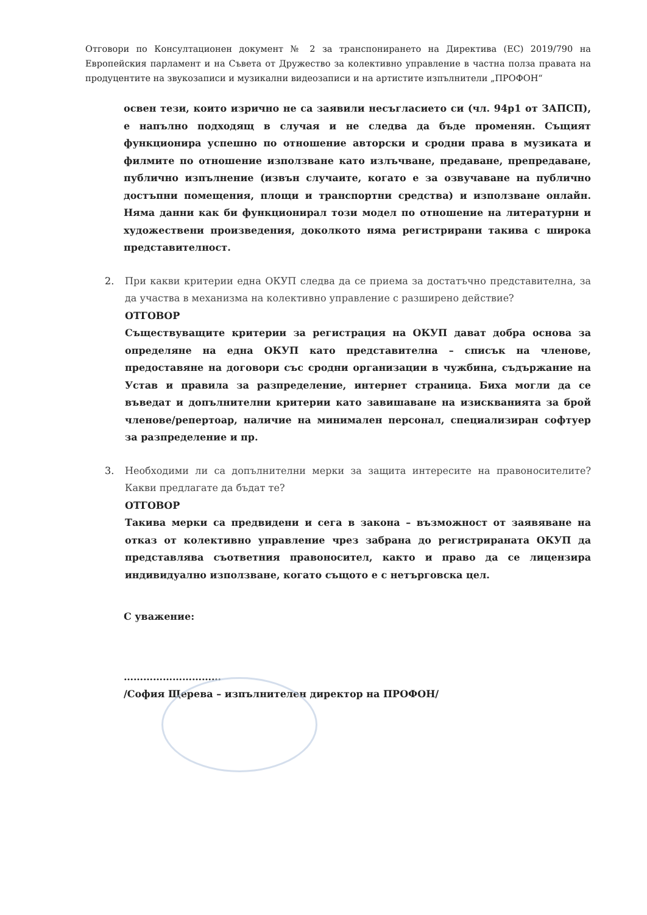Отговори по Консултационен документ № 2 за транспонирането на Директива (ЕС) 2019/790 на Европейския парламент и на Съвета от Дружество за колективно управление в частна полза правата на продуцентите на звукозаписи и музикални видеозаписи и на артистите изпълнители „ПРОФОН“
освен тези, които изрично не са заявили несъгласието си (чл. 94р1 от ЗАПСП), е напълно подходящ в случая и не следва да бъде променян. Същият функционира успешно по отношение авторски и сродни права в музиката и филмите по отношение използване като излъчване, предаване, препредаване, публично изпълнение (извън случаите, когато е за озвучаване на публично достъпни помещения, площи и транспортни средства) и използване онлайн. Няма данни как би функционирал този модел по отношение на литературни и художествени произведения, доколкото няма регистрирани такива с широка представителност.
2. При какви критерии една ОКУП следва да се приема за достатъчно представителна, за да участва в механизма на колективно управление с разширено действие?
ОТГОВОР
Съществуващите критерии за регистрация на ОКУП дават добра основа за определяне на една ОКУП като представителна – списък на членове, предоставяне на договори със сродни организации в чужбина, съдържание на Устав и правила за разпределение, интернет страница. Биха могли да се въведат и допълнителни критерии като завишаване на изискванията за брой членове/репертоар, наличие на минимален персонал, специализиран софтуер за разпределение и пр.
3. Необходими ли са допълнителни мерки за защита интересите на правоносителите? Какви предлагате да бъдат те?
ОТГОВОР
Такива мерки са предвидени и сега в закона – възможност от заявяване на отказ от колективно управление чрез забрана до регистрираната ОКУП да представлява съответния правоносител, както и право да се лицензира индивидуално използване, когато същото е с нетърговска цел.
С уважение:
…………………………
/София Щерева – изпълнителен директор на ПРОФОН/